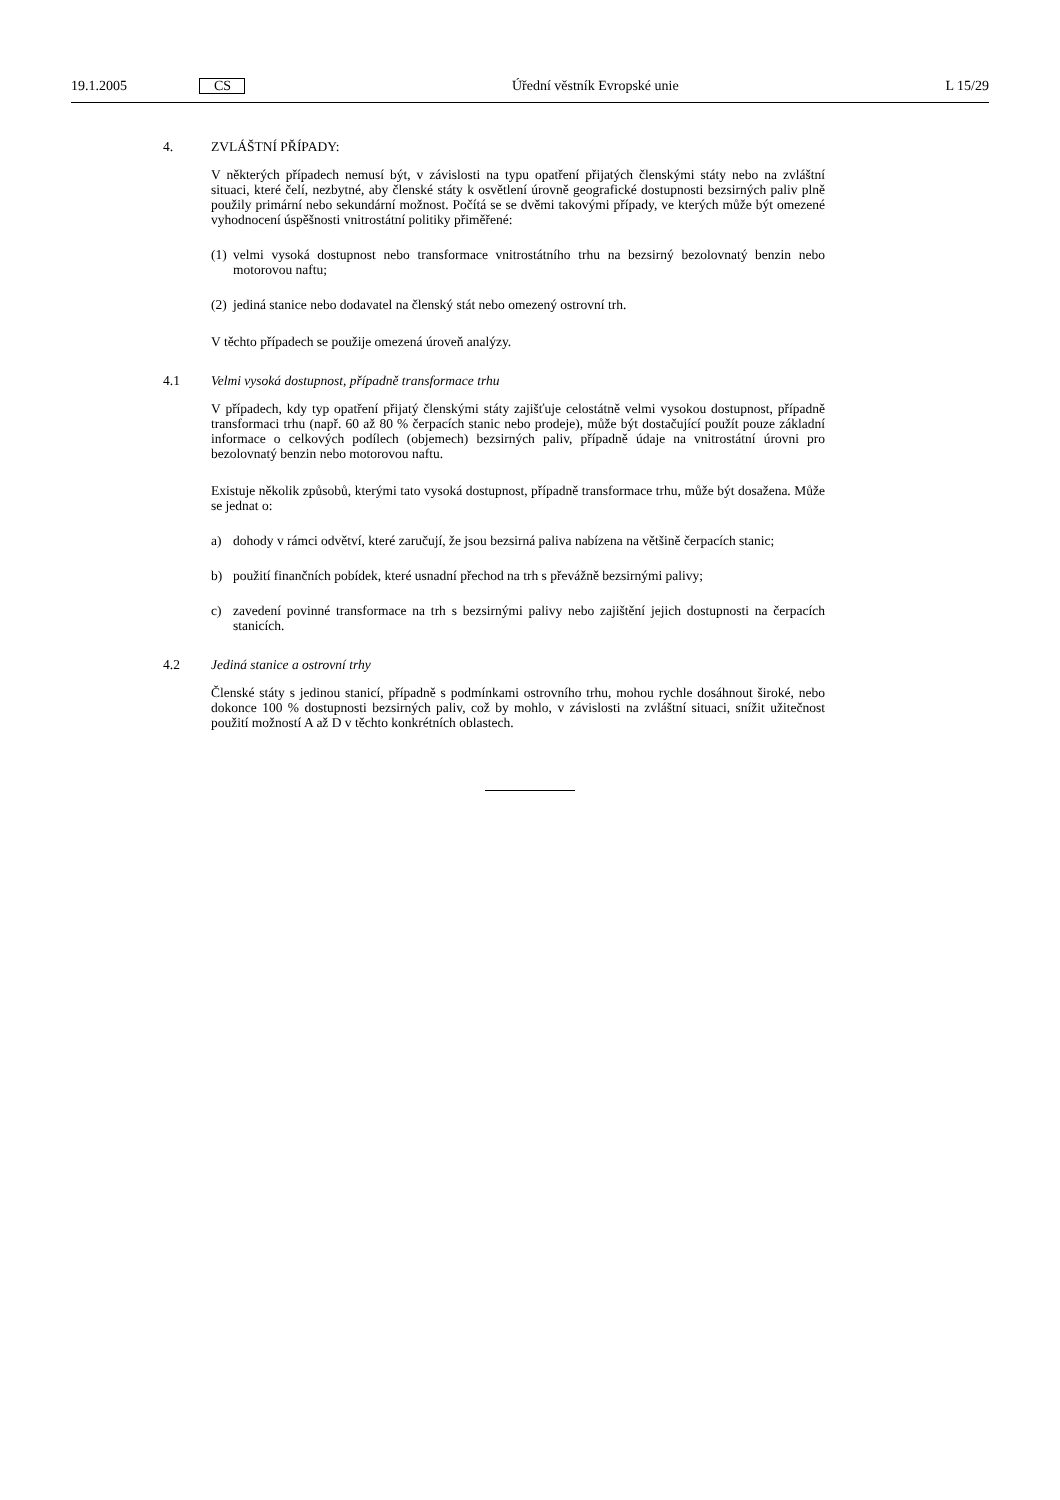19.1.2005 CS Úřední věstník Evropské unie L 15/29
4. ZVLÁŠTNÍ PŘÍPADY:
V některých případech nemusí být, v závislosti na typu opatření přijatých členskými státy nebo na zvláštní situaci, které čelí, nezbytné, aby členské státy k osvětlení úrovně geografické dostupnosti bezsirných paliv plně použily primární nebo sekundární možnost. Počítá se se dvěmi takovými případy, ve kterých může být omezené vyhodnocení úspěšnosti vnitrostátní politiky přiměřené:
(1) velmi vysoká dostupnost nebo transformace vnitrostátního trhu na bezsirný bezolovnatý benzin nebo motorovou naftu;
(2) jediná stanice nebo dodavatel na členský stát nebo omezený ostrovní trh.
V těchto případech se použije omezená úroveň analýzy.
4.1 Velmi vysoká dostupnost, případně transformace trhu
V případech, kdy typ opatření přijatý členskými státy zajišťuje celostátně velmi vysokou dostupnost, případně transformaci trhu (např. 60 až 80 % čerpacích stanic nebo prodeje), může být dostačující použít pouze základní informace o celkových podílech (objemech) bezsirných paliv, případně údaje na vnitrostátní úrovni pro bezolovnatý benzin nebo motorovou naftu.
Existuje několik způsobů, kterými tato vysoká dostupnost, případně transformace trhu, může být dosažena. Může se jednat o:
a) dohody v rámci odvětví, které zaručují, že jsou bezsirná paliva nabízena na většině čerpacích stanic;
b) použití finančních pobídek, které usnadní přechod na trh s převážně bezsirnými palivy;
c) zavedení povinné transformace na trh s bezsirnými palivy nebo zajištění jejich dostupnosti na čerpacích stanicích.
4.2 Jediná stanice a ostrovní trhy
Členské státy s jedinou stanicí, případně s podmínkami ostrovního trhu, mohou rychle dosáhnout široké, nebo dokonce 100 % dostupnosti bezsirných paliv, což by mohlo, v závislosti na zvláštní situaci, snížit užitečnost použití možností A až D v těchto konkrétních oblastech.